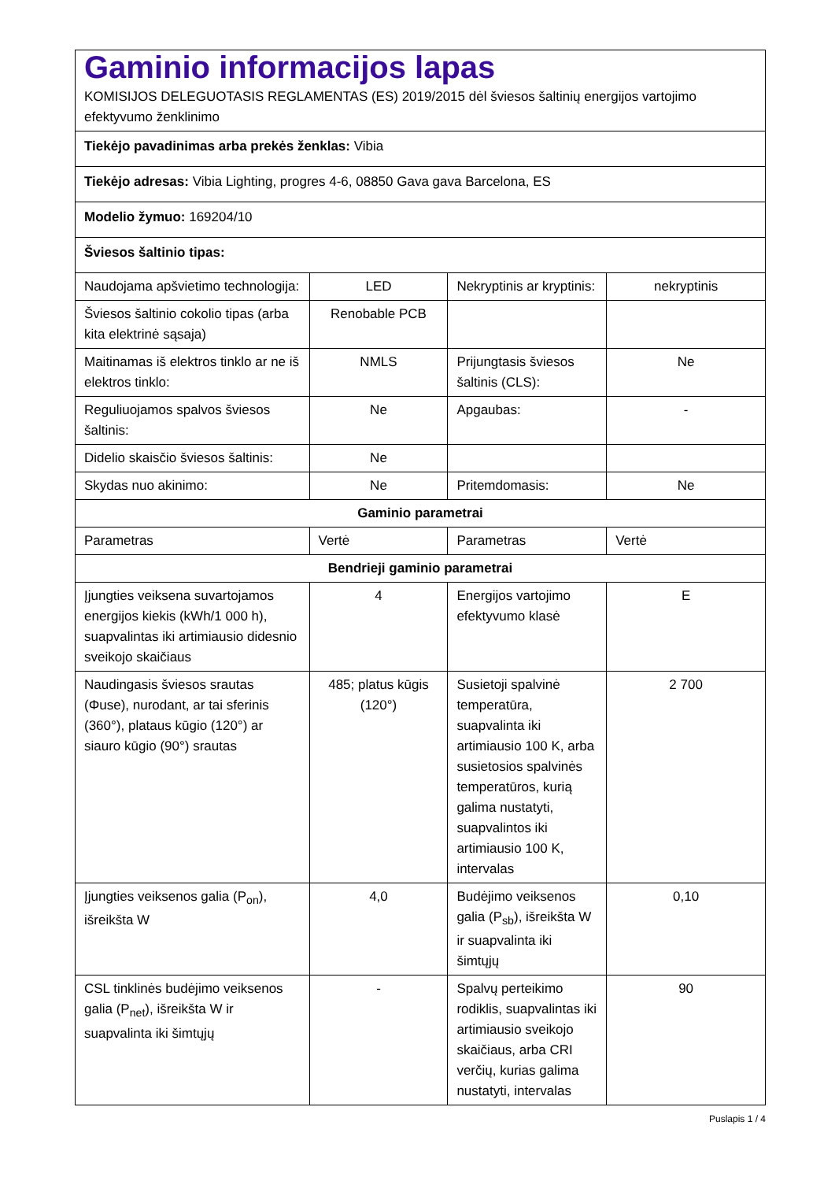| Gaminio informacijos lapas KOMISIJOS DELEGUOTASIS REGLAMENTAS (ES) 2019/2015 dėl šviesos šaltinių energijos vartojimo efektyvumo ženklinimo | | | |
| Tiekėjo pavadinimas arba prekės ženklas: Vibia | | | |
| Tiekėjo adresas: Vibia Lighting, progres 4-6, 08850 Gava gava Barcelona, ES | | | |
| Modelio žymuo: 169204/10 | | | |
| Šviesos šaltinio tipas: | | | |
| Naudojama apšvietimo technologija: | LED | Nekryptinis ar kryptinis: | nekryptinis |
| Šviesos šaltinio cokolio tipas (arba kita elektrinė sąsaja) | Renobable PCB | | |
| Maitinamas iš elektros tinklo ar ne iš elektros tinklo: | NMLS | Prijungtasis šviesos šaltinis (CLS): | Ne |
| Reguliuojamos spalvos šviesos šaltinis: | Ne | Apgaubas: | - |
| Didelio skaisčio šviesos šaltinis: | Ne | | |
| Skydas nuo akinimo: | Ne | Pritemdomasis: | Ne |
| Gaminio parametrai | | | |
| Parametras | Vertė | Parametras | Vertė |
| Bendrieji gaminio parametrai | | | |
| Įjungties veiksena suvartojamos energijos kiekis (kWh/1 000 h), suapvalintas iki artimiausio didesnio sveikojo skaičiaus | 4 | Energijos vartojimo efektyvumo klasė | E |
| Naudingasis šviesos srautas (Φuse), nurodant, ar tai sferinis (360°), plataus kūgio (120°) ar siauro kūgio (90°) srautas | 485; platus kūgis (120°) | Susietoji spalvinė temperatūra, suapvalinta iki artimiausio 100 K, arba susietosios spalvinės temperatūros, kurią galima nustatyti, suapvalintos iki artimiausio 100 K, intervalas | 2 700 |
| Įjungties veiksenos galia (P<sub>on</sub>), išreikšta W | 4,0 | Budėjimo veiksenos galia (P<sub>sb</sub>), išreikšta W ir suapvalinta iki šimtųjų | 0,10 |
| CSL tinklinės budėjimo veiksenos galia (P<sub>net</sub>), išreikšta W ir suapvalinta iki šimtųjų | - | Spalvų perteikimo rodiklis, suapvalintas iki artimiausio sveikojo skaičiaus, arba CRI verčių, kurias galima nustatyti, intervalas | 90 |
Puslapis 1 / 4